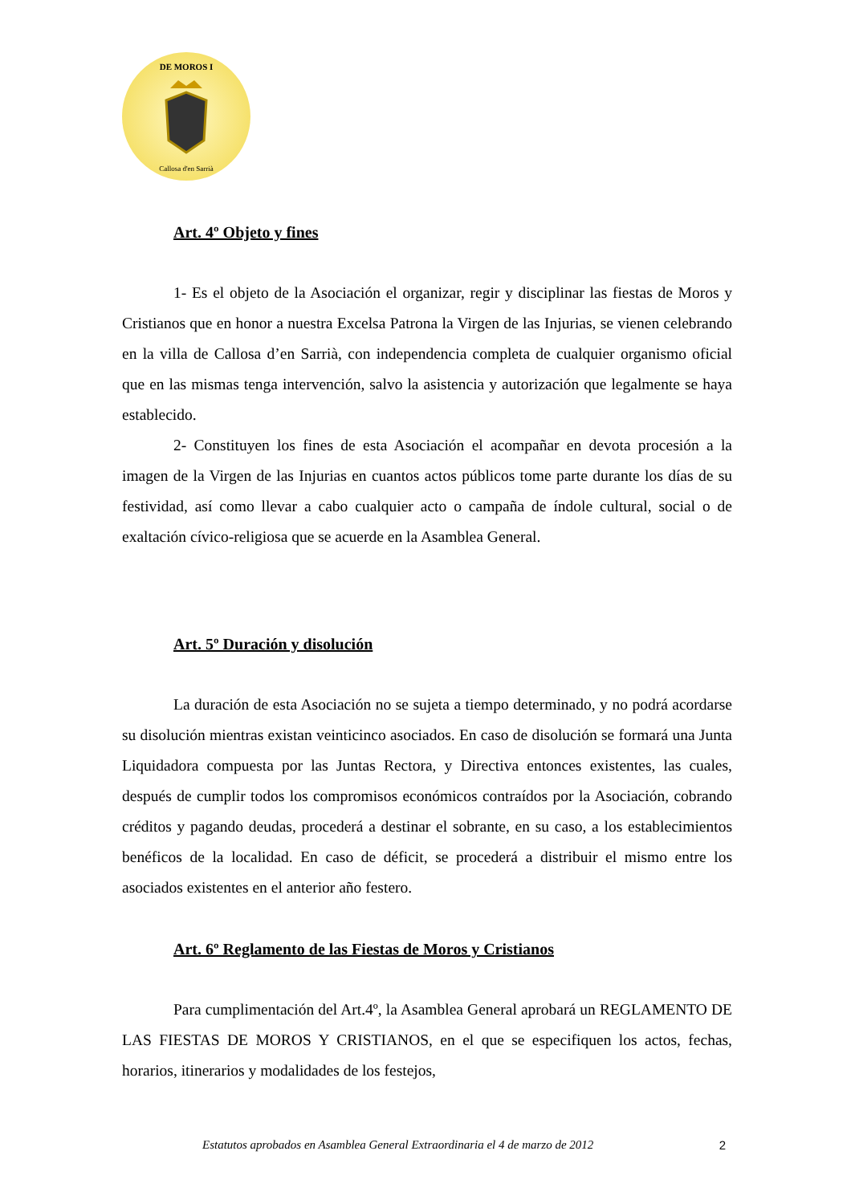DE MOROS I
Callosa d'en Sarrià
Art. 4º Objeto y fines
1- Es el objeto de la Asociación el organizar, regir y disciplinar las fiestas de Moros y Cristianos que en honor a nuestra Excelsa Patrona la Virgen de las Injurias, se vienen celebrando en la villa de Callosa d’en Sarrià, con independencia completa de cualquier organismo oficial que en las mismas tenga intervención, salvo la asistencia y autorización que legalmente se haya establecido.
2- Constituyen los fines de esta Asociación el acompañar en devota procesión a la imagen de la Virgen de las Injurias en cuantos actos públicos tome parte durante los días de su festividad, así como llevar a cabo cualquier acto o campaña de índole cultural, social o de exaltación cívico-religiosa que se acuerde en la Asamblea General.
Art. 5º Duración y disolución
La duración de esta Asociación no se sujeta a tiempo determinado, y no podrá acordarse su disolución mientras existan veinticinco asociados. En caso de disolución se formará una Junta Liquidadora compuesta por las Juntas Rectora, y Directiva entonces existentes, las cuales, después de cumplir todos los compromisos económicos contraídos por la Asociación, cobrando créditos y pagando deudas, procederá a destinar el sobrante, en su caso, a los establecimientos benéficos de la localidad. En caso de déficit, se procederá a distribuir el mismo entre los asociados existentes en el anterior año festero.
Art. 6º Reglamento de las Fiestas de Moros y Cristianos
Para cumplimentación del Art.4º, la Asamblea General aprobará un REGLAMENTO DE LAS FIESTAS DE MOROS Y CRISTIANOS, en el que se especifiquen los actos, fechas, horarios, itinerarios y modalidades de los festejos,
Estatutos aprobados en Asamblea General Extraordinaria el 4 de marzo de 2012 2